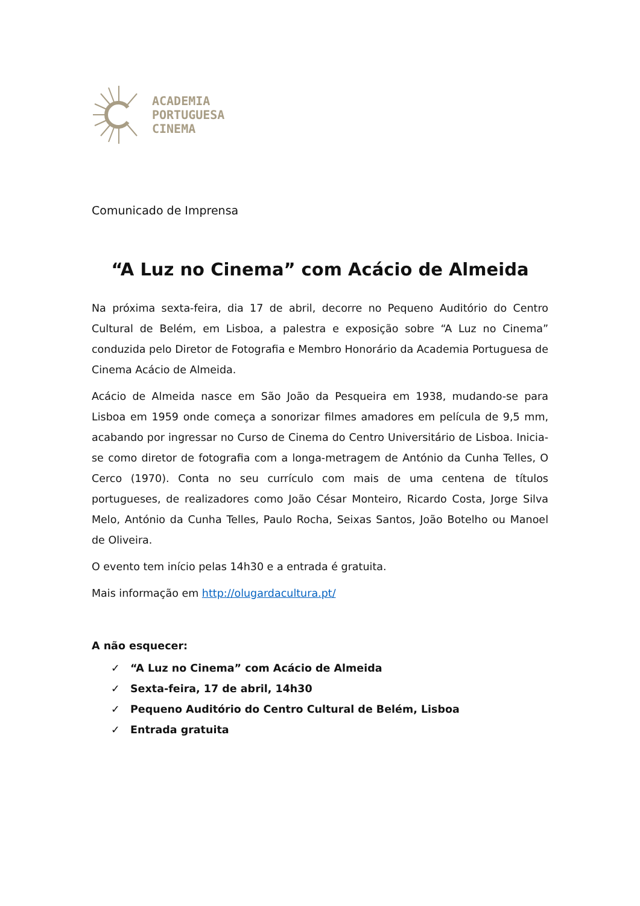ACADEMIA
PORTUGUESA
CINEMA
Comunicado de Imprensa
“A Luz no Cinema” com Acácio de Almeida
Na próxima sexta-feira, dia 17 de abril, decorre no Pequeno Auditório do Centro Cultural de Belém, em Lisboa, a palestra e exposição sobre “A Luz no Cinema” conduzida pelo Diretor de Fotografia e Membro Honorário da Academia Portuguesa de Cinema Acácio de Almeida.
Acácio de Almeida nasce em São João da Pesqueira em 1938, mudando-se para Lisboa em 1959 onde começa a sonorizar filmes amadores em película de 9,5 mm, acabando por ingressar no Curso de Cinema do Centro Universitário de Lisboa. Inicia-se como diretor de fotografia com a longa-metragem de António da Cunha Telles, O Cerco (1970). Conta no seu currículo com mais de uma centena de títulos portugueses, de realizadores como João César Monteiro, Ricardo Costa, Jorge Silva Melo, António da Cunha Telles, Paulo Rocha, Seixas Santos, João Botelho ou Manoel de Oliveira.
O evento tem início pelas 14h30 e a entrada é gratuita.
Mais informação em http://olugardacultura.pt/
A não esquecer:
✓ “A Luz no Cinema” com Acácio de Almeida
✓ Sexta-feira, 17 de abril, 14h30
✓ Pequeno Auditório do Centro Cultural de Belém, Lisboa
✓ Entrada gratuita